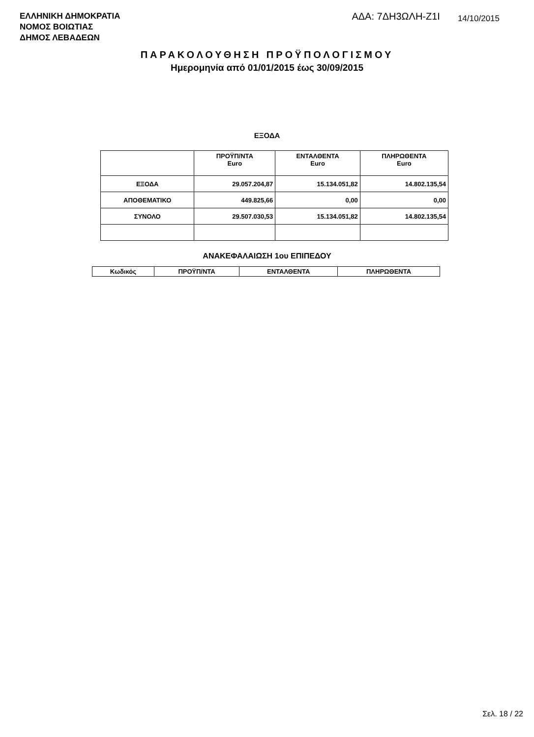ΕΛΛΗΝΙΚΗ ΔΗΜΟΚΡΑΤΙΑ
ΝΟΜΟΣ ΒΟΙΩΤΙΑΣ
ΔΗΜΟΣ ΛΕΒΑΔΕΩΝ
ΑΔΑ: 7ΔΗ3ΩΛΗ-Ζ1Ι 14/10/2015
ΠΑΡΑΚΟΛΟΥΘΗΣΗ ΠΡΟΫΠΟΛΟΓΙΣΜΟΥ
Ημερομηνία από 01/01/2015 έως 30/09/2015
ΕΞΟΔΑ
| | ΠΡΟΫΠ/ΝΤΑ Euro | ΕΝΤΑΛΘΕΝΤΑ Euro | ΠΛΗΡΩΘΕΝΤΑ Euro |
| --- | --- | --- | --- |
| ΕΞΟΔΑ | 29.057.204,87 | 15.134.051,82 | 14.802.135,54 |
| ΑΠΟΘΕΜΑΤΙΚΟ | 449.825,66 | 0,00 | 0,00 |
| ΣΥΝΟΛΟ | 29.507.030,53 | 15.134.051,82 | 14.802.135,54 |
ΑΝΑΚΕΦΑΛΑΙΩΣΗ 1ου ΕΠΙΠΕΔΟΥ
| Κωδικός | ΠΡΟΫΠ/ΝΤΑ | ΕΝΤΑΛΘΕΝΤΑ | ΠΛΗΡΩΘΕΝΤΑ |
| --- | --- | --- | --- |
Σελ. 18 / 22